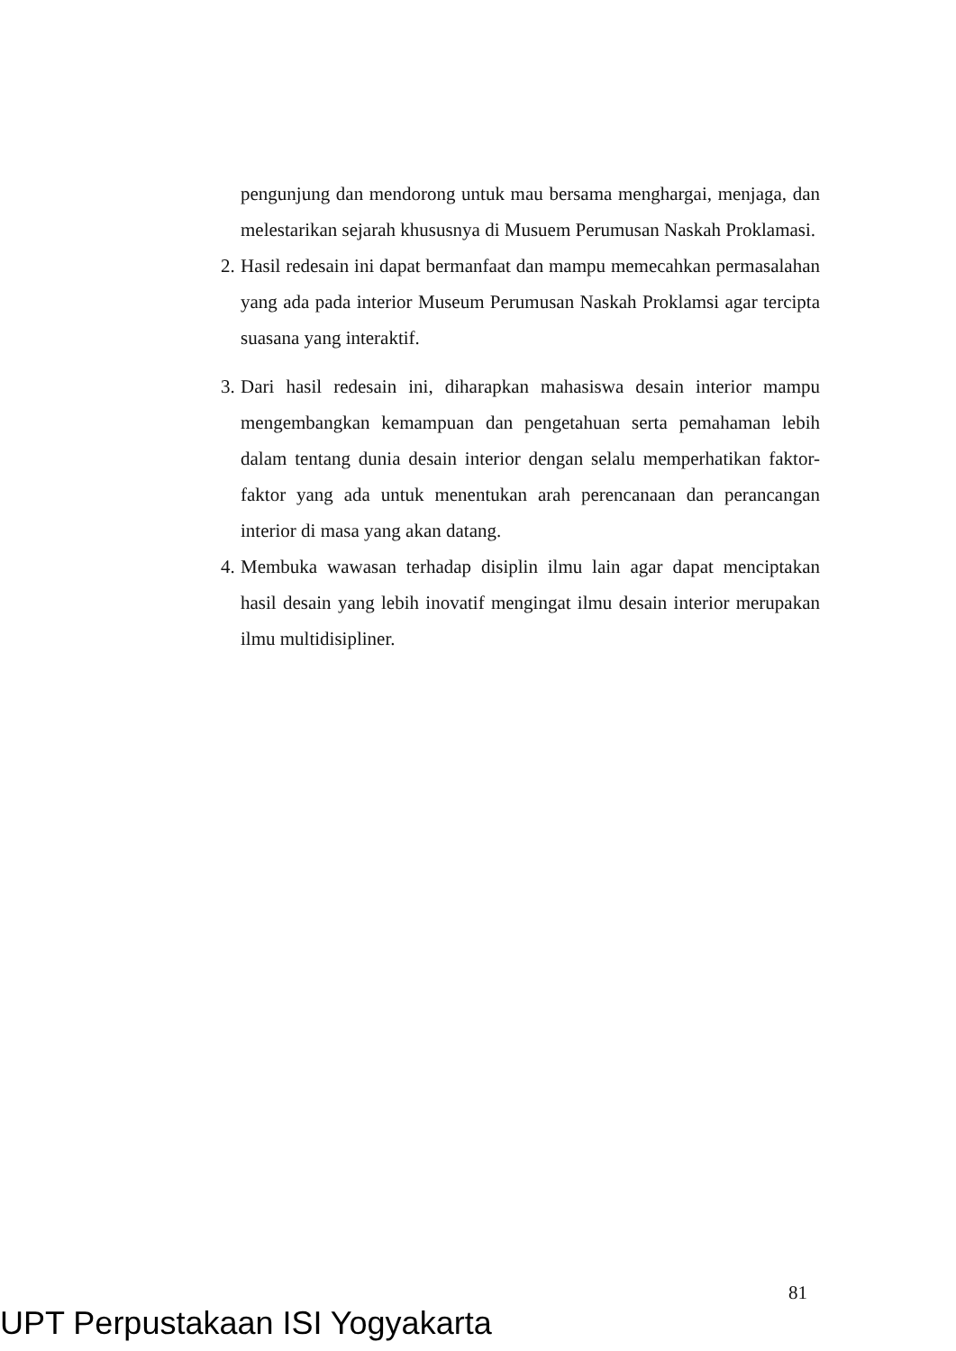pengunjung dan mendorong untuk mau bersama menghargai, menjaga, dan melestarikan sejarah khususnya di Musuem Perumusan Naskah Proklamasi.
2. Hasil redesain ini dapat bermanfaat dan mampu memecahkan permasalahan yang ada pada interior Museum Perumusan Naskah Proklamsi agar tercipta suasana yang interaktif.
3. Dari hasil redesain ini, diharapkan mahasiswa desain interior mampu mengembangkan kemampuan dan pengetahuan serta pemahaman lebih dalam tentang dunia desain interior dengan selalu memperhatikan faktor-faktor yang ada untuk menentukan arah perencanaan dan perancangan interior di masa yang akan datang.
4. Membuka wawasan terhadap disiplin ilmu lain agar dapat menciptakan hasil desain yang lebih inovatif mengingat ilmu desain interior merupakan ilmu multidisipliner.
81
UPT Perpustakaan ISI Yogyakarta